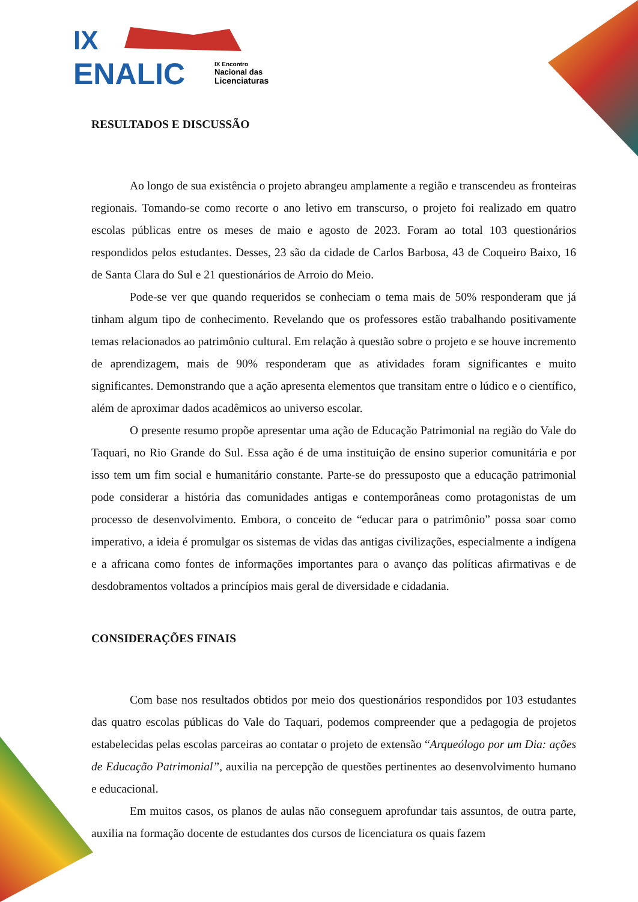IX
ENALIC
IX Encontro
Nacional das
Licenciaturas
RESULTADOS E DISCUSSÃO
Ao longo de sua existência o projeto abrangeu amplamente a região e transcendeu as fronteiras regionais. Tomando-se como recorte o ano letivo em transcurso, o projeto foi realizado em quatro escolas públicas entre os meses de maio e agosto de 2023. Foram ao total 103 questionários respondidos pelos estudantes. Desses, 23 são da cidade de Carlos Barbosa, 43 de Coqueiro Baixo, 16 de Santa Clara do Sul e 21 questionários de Arroio do Meio.
Pode-se ver que quando requeridos se conheciam o tema mais de 50% responderam que já tinham algum tipo de conhecimento. Revelando que os professores estão trabalhando positivamente temas relacionados ao patrimônio cultural. Em relação à questão sobre o projeto e se houve incremento de aprendizagem, mais de 90% responderam que as atividades foram significantes e muito significantes. Demonstrando que a ação apresenta elementos que transitam entre o lúdico e o científico, além de aproximar dados acadêmicos ao universo escolar.
O presente resumo propõe apresentar uma ação de Educação Patrimonial na região do Vale do Taquari, no Rio Grande do Sul. Essa ação é de uma instituição de ensino superior comunitária e por isso tem um fim social e humanitário constante. Parte-se do pressuposto que a educação patrimonial pode considerar a história das comunidades antigas e contemporâneas como protagonistas de um processo de desenvolvimento. Embora, o conceito de “educar para o patrimônio” possa soar como imperativo, a ideia é promulgar os sistemas de vidas das antigas civilizações, especialmente a indígena e a africana como fontes de informações importantes para o avanço das políticas afirmativas e de desdobramentos voltados a princípios mais geral de diversidade e cidadania.
CONSIDERAÇÕES FINAIS
Com base nos resultados obtidos por meio dos questionários respondidos por 103 estudantes das quatro escolas públicas do Vale do Taquari, podemos compreender que a pedagogia de projetos estabelecidas pelas escolas parceiras ao contatar o projeto de extensão “Arqueólogo por um Dia: ações de Educação Patrimonial”, auxilia na percepção de questões pertinentes ao desenvolvimento humano e educacional.
Em muitos casos, os planos de aulas não conseguem aprofundar tais assuntos, de outra parte, auxilia na formação docente de estudantes dos cursos de licenciatura os quais fazem